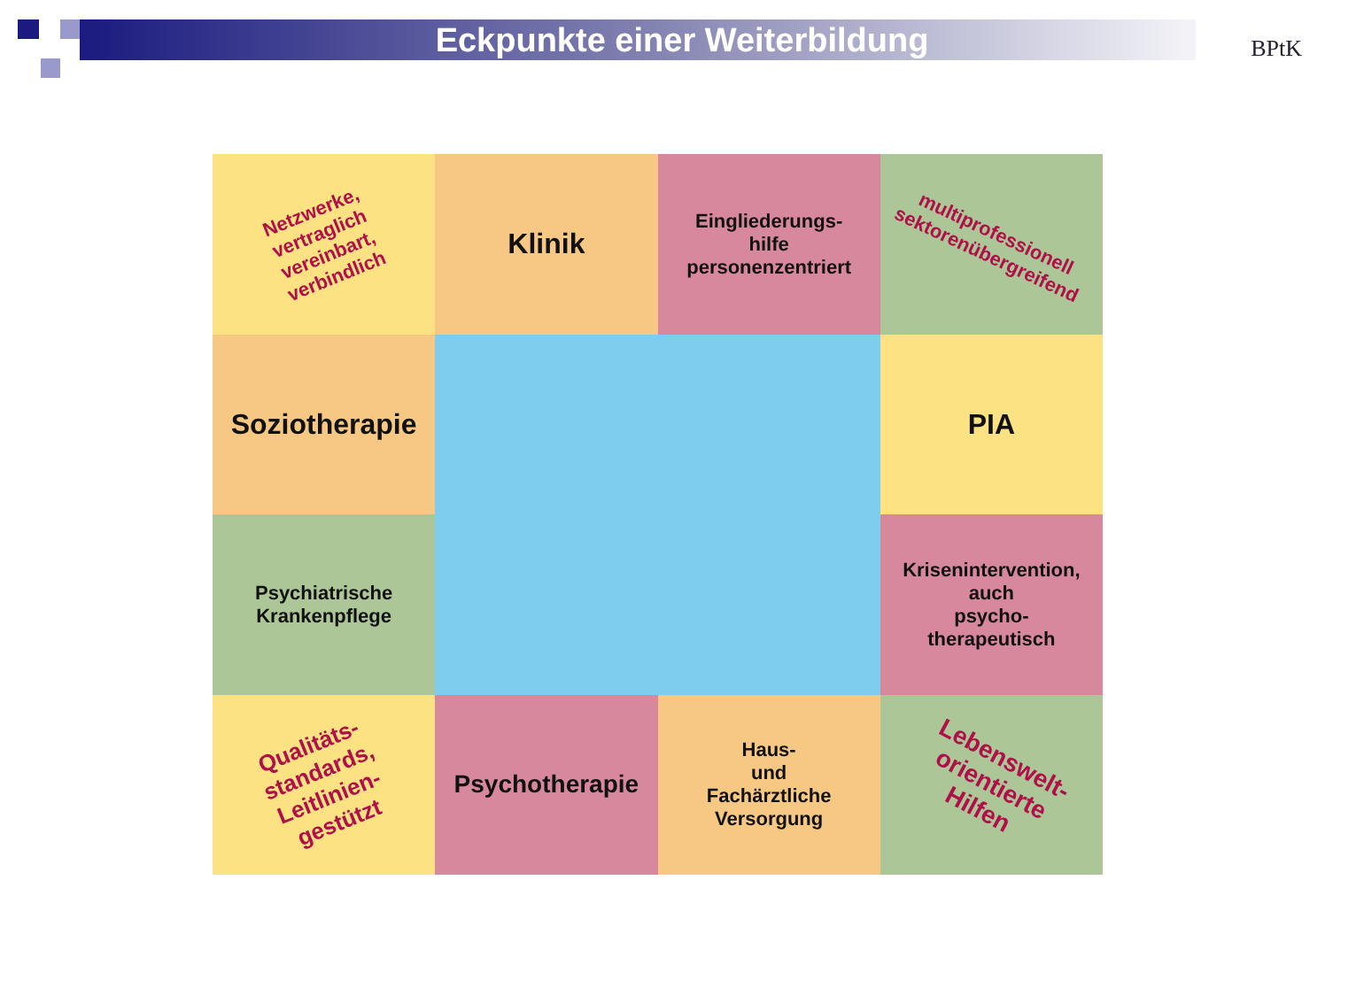Eckpunkte einer Weiterbildung
BPtK
Netzwerke,
vertraglich
vereinbart,
verbindlich
Klinik
Eingliederungs-
hilfe
personenzentriert
multiprofessionell
sektorenübergreifend
Soziotherapie
PIA
Psychiatrische
Krankenpflege
Krisenintervention,
auch
psycho-
therapeutisch
Qualitäts-
standards,
Leitlinien-
gestützt
Psychotherapie
Haus-
und
Fachärztliche
Versorgung
Lebenswelt-
orientierte
Hilfen